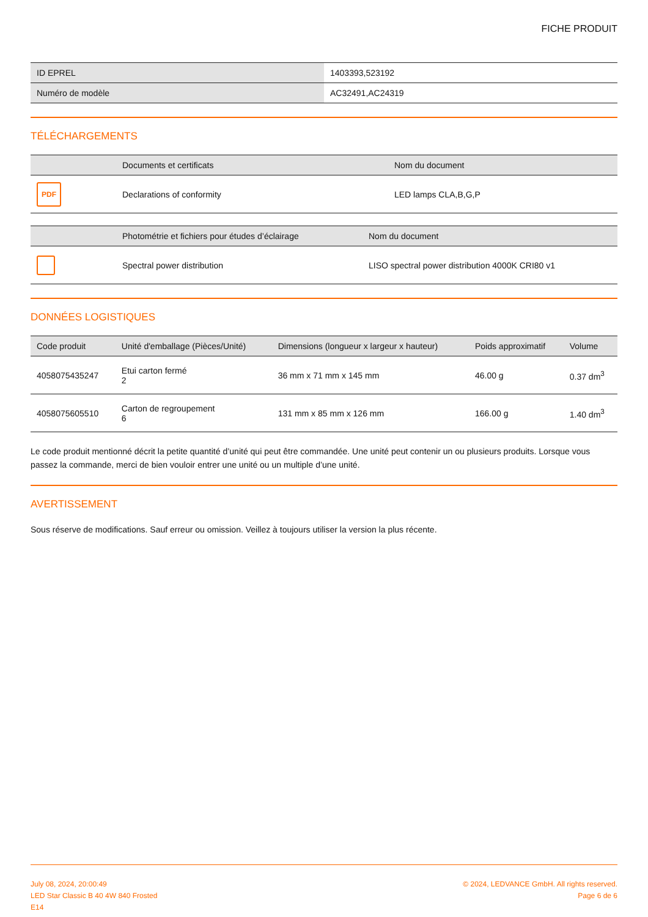FICHE PRODUIT
| ID EPREL | 1403393,523192 |
| Numéro de modèle | AC32491,AC24319 |
TÉLÉCHARGEMENTS
| | Documents et certificats | Nom du document |
| --- | --- | --- |
| PDF | Declarations of conformity | LED lamps CLA,B,G,P |
| | Photométrie et fichiers pour études d’éclairage | Nom du document |
| --- | --- | --- |
| | Spectral power distribution | LISO spectral power distribution 4000K CRI80 v1 |
DONNÉES LOGISTIQUES
| Code produit | Unité d'emballage (Pièces/Unité) | Dimensions (longueur x largeur x hauteur) | Poids approximatif | Volume |
| --- | --- | --- | --- | --- |
| 4058075435247 | Etui carton fermé 2 | 36 mm x 71 mm x 145 mm | 46.00 g | 0.37 dm<sup>3</sup> |
| 4058075605510 | Carton de regroupement 6 | 131 mm x 85 mm x 126 mm | 166.00 g | 1.40 dm<sup>3</sup> |
Le code produit mentionné décrit la petite quantité d’unité qui peut être commandée. Une unité peut contenir un ou plusieurs produits. Lorsque vous passez la commande, merci de bien vouloir entrer une unité ou un multiple d’une unité.
AVERTISSEMENT
Sous réserve de modifications. Sauf erreur ou omission. Veillez à toujours utiliser la version la plus récente.
July 08, 2024, 20:00:49
LED Star Classic B 40 4W 840 Frosted
E14
© 2024, LEDVANCE GmbH. All rights reserved.
Page 6 de 6